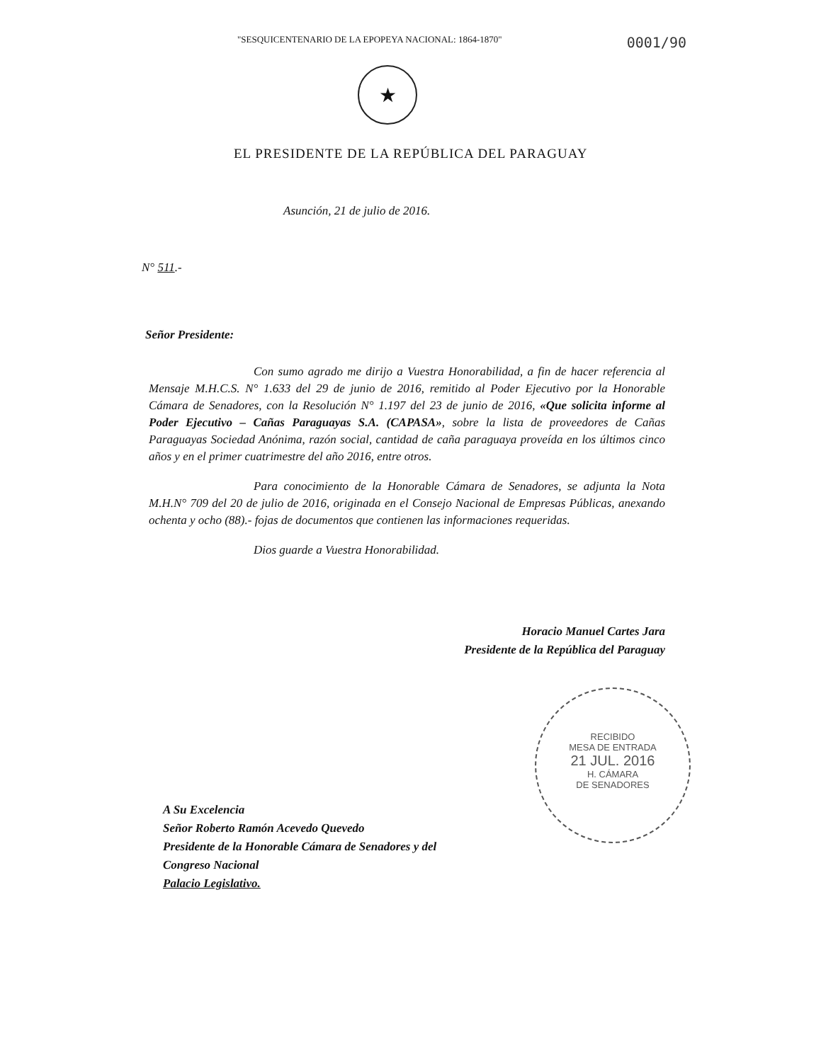"SESQUICENTENARIO DE LA EPOPEYA NACIONAL: 1864-1870" 0001/90
★
EL PRESIDENTE DE LA REPÚBLICA DEL PARAGUAY
Asunción, 21 de julio de 2016.
N° 511.-
Señor Presidente:
Con sumo agrado me dirijo a Vuestra Honorabilidad, a fin de hacer referencia al Mensaje M.H.C.S. N° 1.633 del 29 de junio de 2016, remitido al Poder Ejecutivo por la Honorable Cámara de Senadores, con la Resolución N° 1.197 del 23 de junio de 2016, «Que solicita informe al Poder Ejecutivo – Cañas Paraguayas S.A. (CAPASA», sobre la lista de proveedores de Cañas Paraguayas Sociedad Anónima, razón social, cantidad de caña paraguaya proveída en los últimos cinco años y en el primer cuatrimestre del año 2016, entre otros.
Para conocimiento de la Honorable Cámara de Senadores, se adjunta la Nota M.H.N° 709 del 20 de julio de 2016, originada en el Consejo Nacional de Empresas Públicas, anexando ochenta y ocho (88).- fojas de documentos que contienen las informaciones requeridas.
Dios guarde a Vuestra Honorabilidad.
Horacio Manuel Cartes Jara
Presidente de la República del Paraguay
RECIBIDO
MESA DE ENTRADA
21 JUL. 2016
H. CÁMARA
DE SENADORES
A Su Excelencia
Señor Roberto Ramón Acevedo Quevedo
Presidente de la Honorable Cámara de Senadores y del
Congreso Nacional
Palacio Legislativo.